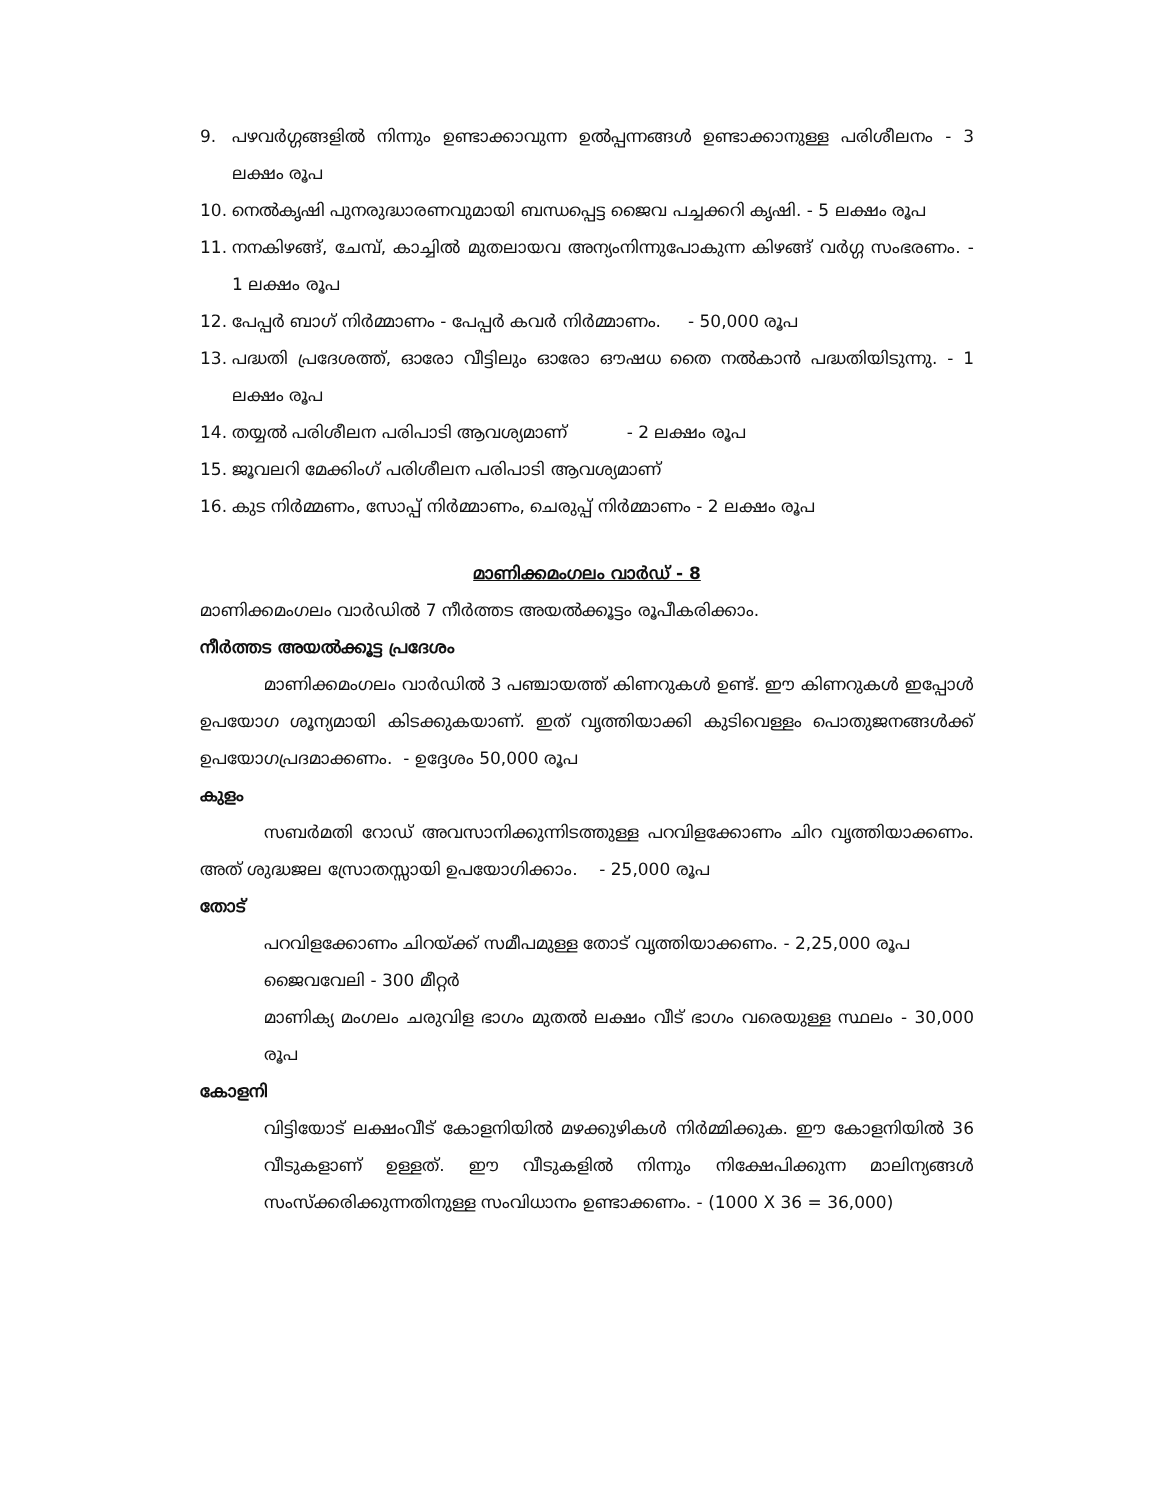9. പഴവർഗ്ഗങ്ങളിൽ നിന്നും ഉണ്ടാക്കാവുന്ന ഉൽപ്പന്നങ്ങൾ ഉണ്ടാക്കാനുള്ള പരിശീലനം - 3 ലക്ഷം രൂപ
10. നെൽകൃഷി പുനരുദ്ധാരണവുമായി ബന്ധപ്പെട്ട ജൈവ പച്ചക്കറി കൃഷി. - 5 ലക്ഷം രൂപ
11. നനകിഴങ്ങ്, ചേമ്പ്, കാച്ചിൽ മുതലായവ അന്യംനിന്നുപോകുന്ന കിഴങ്ങ് വർഗ്ഗ സംഭരണം. - 1 ലക്ഷം രൂപ
12. പേപ്പർ ബാഗ് നിർമ്മാണം - പേപ്പർ കവർ നിർമ്മാണം. - 50,000 രൂപ
13. പദ്ധതി പ്രദേശത്ത്, ഓരോ വീട്ടിലും ഓരോ ഔഷധ തൈ നൽകാൻ പദ്ധതിയിടുന്നു. - 1 ലക്ഷം രൂപ
14. തയ്യൽ പരിശീലന പരിപാടി ആവശ്യമാണ് - 2 ലക്ഷം രൂപ
15. ജൂവലറി മേക്കിംഗ് പരിശീലന പരിപാടി ആവശ്യമാണ്
16. കുട നിർമ്മണം, സോപ്പ് നിർമ്മാണം, ചെരുപ്പ് നിർമ്മാണം - 2 ലക്ഷം രൂപ
മാണിക്കമംഗലം വാർഡ് - 8
മാണിക്കമംഗലം വാർഡിൽ 7 നീർത്തട അയൽക്കൂട്ടം രൂപീകരിക്കാം.
നീർത്തട അയൽക്കൂട്ട പ്രദേശം
മാണിക്കമംഗലം വാർഡിൽ 3 പഞ്ചായത്ത് കിണറുകൾ ഉണ്ട്. ഈ കിണറുകൾ ഇപ്പോൾ ഉപയോഗ ശൂന്യമായി കിടക്കുകയാണ്. ഇത് വൃത്തിയാക്കി കുടിവെള്ളം പൊതുജനങ്ങൾക്ക് ഉപയോഗപ്രദമാക്കണം. - ഉദ്ദേശം 50,000 രൂപ
കുളം
സബർമതി റോഡ് അവസാനിക്കുന്നിടത്തുള്ള പറവിളക്കോണം ചിറ വൃത്തിയാക്കണം. അത് ശുദ്ധജല സ്രോതസ്സായി ഉപയോഗിക്കാം. - 25,000 രൂപ
തോട്
പറവിളക്കോണം ചിറയ്ക്ക് സമീപമുള്ള തോട് വൃത്തിയാക്കണം. - 2,25,000 രൂപ
ജൈവവേലി - 300 മീറ്റർ
മാണിക്യ മംഗലം ചരുവിള ഭാഗം മുതൽ ലക്ഷം വീട് ഭാഗം വരെയുള്ള സ്ഥലം - 30,000 രൂപ
കോളനി
വിട്ടിയോട് ലക്ഷംവീട് കോളനിയിൽ മഴക്കുഴികൾ നിർമ്മിക്കുക. ഈ കോളനിയിൽ 36 വീടുകളാണ് ഉള്ളത്. ഈ വീടുകളിൽ നിന്നും നിക്ഷേപിക്കുന്ന മാലിന്യങ്ങൾ സംസ്ക്കരിക്കുന്നതിനുള്ള സംവിധാനം ഉണ്ടാക്കണം. - (1000 X 36 = 36,000)